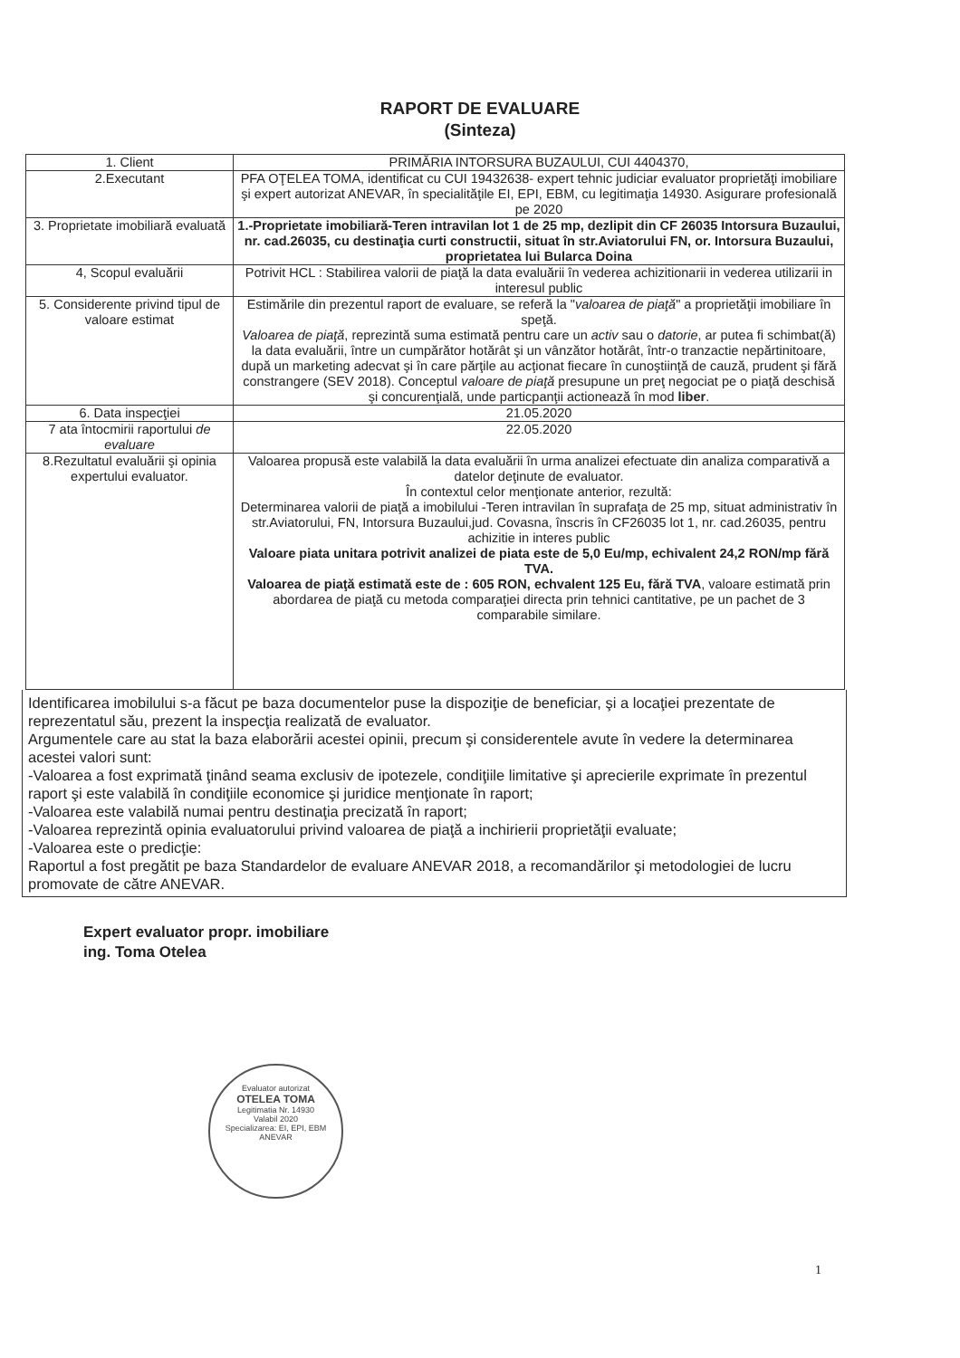RAPORT DE EVALUARE
(Sinteza)
| 1. Client | PRIMĂRIA INTORSURA BUZAULUI, CUI 4404370, |
| 2.Executant | PFA OŢELEA TOMA, identificat cu CUI 19432638- expert tehnic judiciar evaluator proprietăţi imobiliare şi expert autorizat ANEVAR, în specialităţile EI, EPI, EBM, cu legitimaţia 14930. Asigurare profesională pe 2020 |
| 3. Proprietate imobiliară evaluată | 1.-Proprietate imobiliară-Teren intravilan lot 1 de 25 mp, dezlipit din CF 26035 Intorsura Buzaului, nr. cad.26035, cu destinaţia curti constructii, situat în str.Aviatorului FN, or. Intorsura Buzaului, proprietatea lui Bularca Doina |
| 4, Scopul evaluării | Potrivit HCL : Stabilirea valorii de piaţă la data evaluării în vederea achizitionarii in vederea utilizarii in interesul public |
| 5. Considerente privind tipul de valoare estimat | Estimările din prezentul raport de evaluare, se referă la " valoarea de piaţă " a proprietăţii imobiliare în speţă. Valoarea de piaţă , reprezintă suma estimată pentru care un activ sau o datorie , ar putea fi schimbat(ă) la data evaluării, între un cumpărător hotărât şi un vânzător hotărât, într-o tranzactie nepărtinitoare, după un marketing adecvat şi în care părţile au acţionat fiecare în cunoştiinţă de cauză, prudent şi fără constrangere (SEV 2018). Conceptul valoare de piaţă presupune un preţ negociat pe o piaţă deschisă şi concurenţială, unde particpanţii actionează în mod liber . |
| 6. Data inspecţiei | 21.05.2020 |
| 7 ata întocmirii raportului de evaluare | 22.05.2020 |
| 8.Rezultatul evaluării şi opinia expertului evaluator. | Valoarea propusă este valabilă la data evaluării în urma analizei efectuate din analiza comparativă a datelor deţinute de evaluator. În contextul celor menţionate anterior, rezultă: Determinarea valorii de piaţă a imobilului -Teren intravilan în suprafaţa de 25 mp, situat administrativ în str.Aviatorului, FN, Intorsura Buzaului,jud. Covasna, înscris în CF26035 lot 1, nr. cad.26035, pentru achizitie in interes public Valoare piata unitara potrivit analizei de piata este de 5,0 Eu/mp, echivalent 24,2 RON/mp fără TVA. Valoarea de piaţă estimată este de : 605 RON, echvalent 125 Eu, fără TVA , valoare estimată prin abordarea de piaţă cu metoda comparaţiei directa prin tehnici cantitative, pe un pachet de 3 comparabile similare. |
Identificarea imobilului s-a făcut pe baza documentelor puse la dispoziţie de beneficiar, şi a locaţiei prezentate de reprezentatul său, prezent la inspecţia realizată de evaluator.
Argumentele care au stat la baza elaborării acestei opinii, precum şi considerentele avute în vedere la determinarea acestei valori sunt:
-Valoarea a fost exprimată ţinând seama exclusiv de ipotezele, condiţiile limitative şi aprecierile exprimate în prezentul raport şi este valabilă în condiţiile economice şi juridice menţionate în raport;
-Valoarea este valabilă numai pentru destinaţia precizată în raport;
-Valoarea reprezintă opinia evaluatorului privind valoarea de piaţă a inchirierii proprietăţii evaluate;
-Valoarea este o predicţie:
Raportul a fost pregătit pe baza Standardelor de evaluare ANEVAR 2018, a recomandărilor şi metodologiei de lucru promovate de către ANEVAR.
Expert evaluator propr. imobiliare
ing. Toma Otelea
Evaluator autorizat
OTELEA TOMA
Legitimatia Nr. 14930
Valabil 2020
Specializarea: EI, EPI, EBM
ANEVAR
1